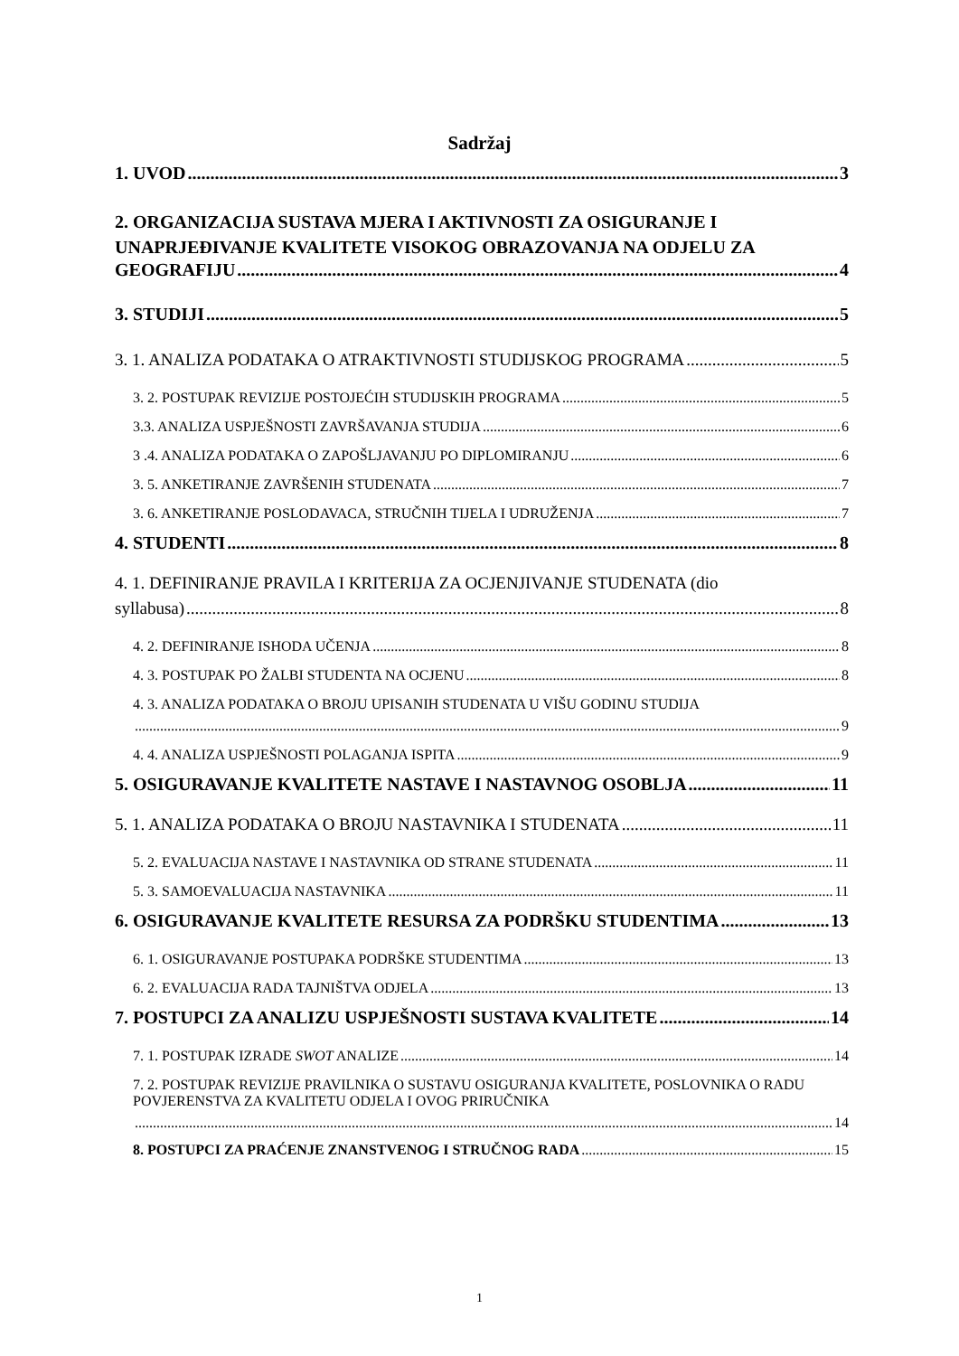Sadržaj
1. UVOD 3
2. ORGANIZACIJA SUSTAVA MJERA I AKTIVNOSTI ZA OSIGURANJE I UNAPRJEĐIVANJE KVALITETE VISOKOG OBRAZOVANJA NA ODJELU ZA
GEOGRAFIJU 4
3. STUDIJI 5
3. 1. ANALIZA PODATAKA O ATRAKTIVNOSTI STUDIJSKOG PROGRAMA 5
3. 2. POSTUPAK REVIZIJE POSTOJEĆIH STUDIJSKIH PROGRAMA 5
3.3. ANALIZA USPJEŠNOSTI ZAVRŠAVANJA STUDIJA 6
3 .4. ANALIZA PODATAKA O ZAPOŠLJAVANJU PO DIPLOMIRANJU 6
3. 5. ANKETIRANJE ZAVRŠENIH STUDENATA 7
3. 6. ANKETIRANJE POSLODAVACA, STRUČNIH TIJELA I UDRUŽENJA 7
4. STUDENTI 8
4. 1. DEFINIRANJE PRAVILA I KRITERIJA ZA OCJENJIVANJE STUDENATA (dio
syllabusa) 8
4. 2. DEFINIRANJE ISHODA UČENJA 8
4. 3. POSTUPAK PO ŽALBI STUDENTA NA OCJENU 8
4. 3. ANALIZA PODATAKA O BROJU UPISANIH STUDENATA U VIŠU GODINU STUDIJA
9
4. 4. ANALIZA USPJEŠNOSTI POLAGANJA ISPITA 9
5. OSIGURAVANJE KVALITETE NASTAVE I NASTAVNOG OSOBLJA 11
5. 1. ANALIZA PODATAKA O BROJU NASTAVNIKA I STUDENATA 11
5. 2. EVALUACIJA NASTAVE I NASTAVNIKA OD STRANE STUDENATA 11
5. 3. SAMOEVALUACIJA NASTAVNIKA 11
6. OSIGURAVANJE KVALITETE RESURSA ZA PODRŠKU STUDENTIMA 13
6. 1. OSIGURAVANJE POSTUPAKA PODRŠKE STUDENTIMA 13
6. 2. EVALUACIJA RADA TAJNIŠTVA ODJELA 13
7. POSTUPCI ZA ANALIZU USPJEŠNOSTI SUSTAVA KVALITETE 14
7. 1. POSTUPAK IZRADE SWOT ANALIZE 14
7. 2. POSTUPAK REVIZIJE PRAVILNIKA O SUSTAVU OSIGURANJA KVALITETE, POSLOVNIKA O RADU POVJERENSTVA ZA KVALITETU ODJELA I OVOG PRIRUČNIKA
14
8. POSTUPCI ZA PRAĆENJE ZNANSTVENOG I STRUČNOG RADA 15
1